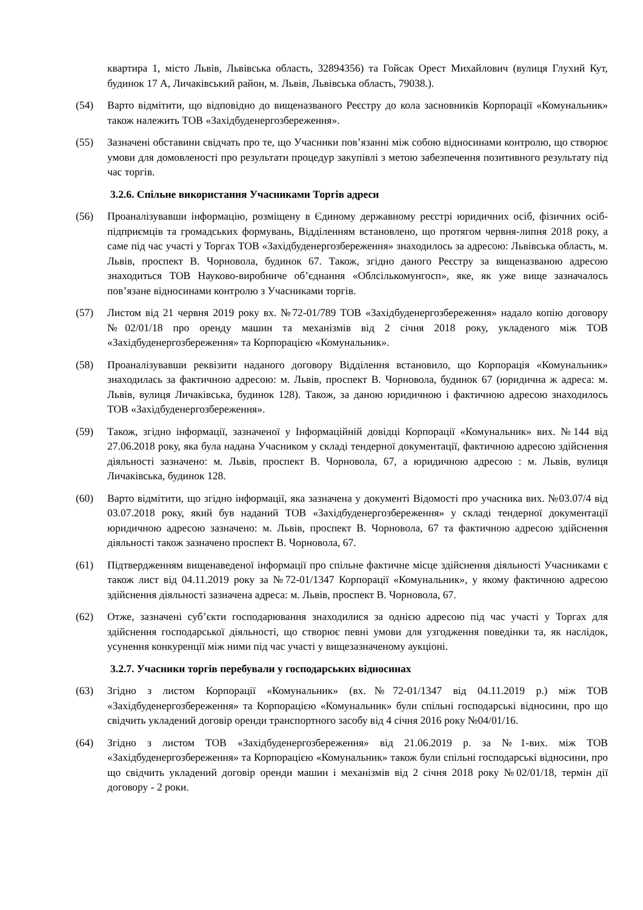квартира 1, місто Львів, Львівська область, 32894356) та Гойсак Орест Михайлович (вулиця Глухий Кут, будинок 17 А, Личаківський район, м. Львів, Львівська область, 79038.).
(54) Варто відмітити, що відповідно до вищеназваного Реєстру до кола засновників Корпорації «Комунальник» також належить ТОВ «Західбуденергозбереження».
(55) Зазначені обставини свідчать про те, що Учасники пов’язанні між собою відносинами контролю, що створює умови для домовленості про результати процедур закупівлі з метою забезпечення позитивного результату під час торгів.
3.2.6. Спільне використання Учасниками Торгів адреси
(56) Проаналізувавши інформацію, розміщену в Єдиному державному реєстрі юридичних осіб, фізичних осіб-підприємців та громадських формувань, Відділенням встановлено, що протягом червня-липня 2018 року, а саме під час участі у Торгах ТОВ «Західбуденергозбереження» знаходилось за адресою: Львівська область, м. Львів, проспект В. Чорновола, будинок 67. Також, згідно даного Реєстру за вищеназваною адресою знаходиться ТОВ Науково-виробниче об’єднання «Облсількомунгосп», яке, як уже вище зазначалось пов’язане відносинами контролю з Учасниками торгів.
(57) Листом від 21 червня 2019 року вх. №72-01/789 ТОВ «Західбуденергозбереження» надало копію договору №02/01/18 про оренду машин та механізмів від 2 січня 2018 року, укладеного між ТОВ «Західбуденергозбереження» та Корпорацією «Комунальник».
(58) Проаналізувавши реквізити наданого договору Відділення встановило, що Корпорація «Комунальник» знаходилась за фактичною адресою: м. Львів, проспект В. Чорновола, будинок 67 (юридична ж адреса: м. Львів, вулиця Личаківська, будинок 128). Також, за даною юридичною і фактичною адресою знаходилось ТОВ «Західбуденергозбереження».
(59) Також, згідно інформації, зазначеної у Інформаційній довідці Корпорації «Комунальник» вих. №144 від 27.06.2018 року, яка була надана Учасником у складі тендерної документації, фактичною адресою здійснення діяльності зазначено: м. Львів, проспект В. Чорновола, 67, а юридичною адресою : м. Львів, вулиця Личаківська, будинок 128.
(60) Варто відмітити, що згідно інформації, яка зазначена у документі Відомості про учасника вих. №03.07/4 від 03.07.2018 року, який був наданий ТОВ «Західбуденергозбереження» у складі тендерної документації юридичною адресою зазначено: м. Львів, проспект В. Чорновола, 67 та фактичною адресою здійснення діяльності також зазначено проспект В. Чорновола, 67.
(61) Підтвердженням вищенаведеної інформації про спільне фактичне місце здійснення діяльності Учасниками є також лист від 04.11.2019 року за №72-01/1347 Корпорації «Комунальник», у якому фактичною адресою здійснення діяльності зазначена адреса: м. Львів, проспект В. Чорновола, 67.
(62) Отже, зазначені суб’єкти господарювання знаходилися за однією адресою під час участі у Торгах для здійснення господарської діяльності, що створює певні умови для узгодження поведінки та, як наслідок, усунення конкуренції між ними під час участі у вищезазначеному аукціоні.
3.2.7. Учасники торгів перебували у господарських відносинах
(63) Згідно з листом Корпорації «Комунальник» (вх.№72-01/1347 від 04.11.2019 р.) між ТОВ «Західбуденергозбереження» та Корпорацією «Комунальник» були спільні господарські відносини, про що свідчить укладений договір оренди транспортного засобу від 4 січня 2016 року №04/01/16.
(64) Згідно з листом ТОВ «Західбуденергозбереження» від 21.06.2019 р. за №1-вих. між ТОВ «Західбуденергозбереження» та Корпорацією «Комунальник» також були спільні господарські відносини, про що свідчить укладений договір оренди машин і механізмів від 2 січня 2018 року №02/01/18, термін дії договору - 2 роки.